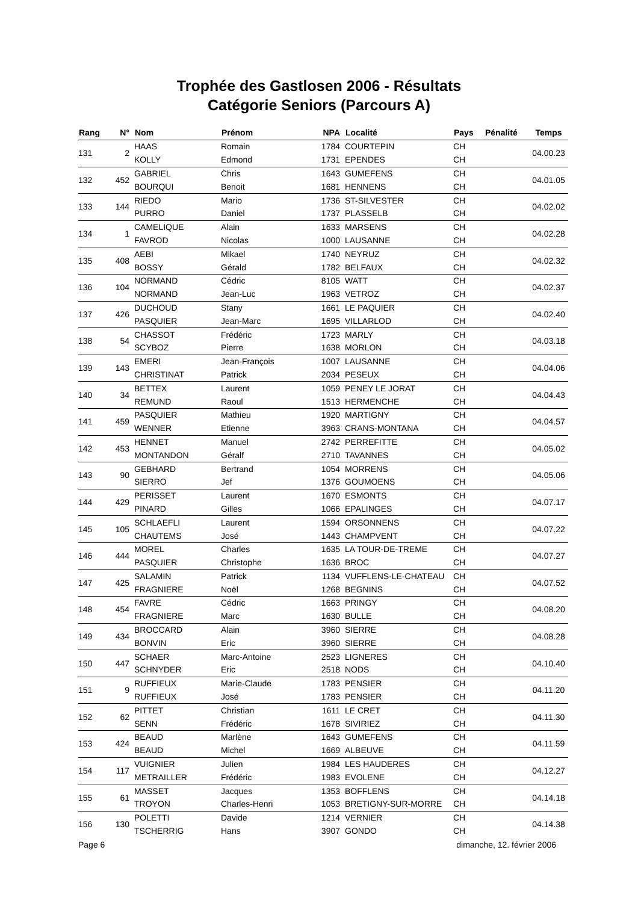Trophée des Gastlosen 2006 - Résultats
Catégorie Seniors (Parcours A)
| Rang | N° | Nom | Prénom | NPA | Localité | Pays | Pénalité | Temps |
| --- | --- | --- | --- | --- | --- | --- | --- | --- |
| 131 | 2 | HAAS | Romain | 1784 | COURTEPIN | CH | | 04.00.23 |
| | | KOLLY | Edmond | 1731 | EPENDES | CH | | |
| 132 | 452 | GABRIEL | Chris | 1643 | GUMEFENS | CH | | 04.01.05 |
| | | BOURQUI | Benoit | 1681 | HENNENS | CH | | |
| 133 | 144 | RIEDO | Mario | 1736 | ST-SILVESTER | CH | | 04.02.02 |
| | | PURRO | Daniel | 1737 | PLASSELB | CH | | |
| 134 | 1 | CAMELIQUE | Alain | 1633 | MARSENS | CH | | 04.02.28 |
| | | FAVROD | Nicolas | 1000 | LAUSANNE | CH | | |
| 135 | 408 | AEBI | Mikael | 1740 | NEYRUZ | CH | | 04.02.32 |
| | | BOSSY | Gérald | 1782 | BELFAUX | CH | | |
| 136 | 104 | NORMAND | Cédric | 8105 | WATT | CH | | 04.02.37 |
| | | NORMAND | Jean-Luc | 1963 | VETROZ | CH | | |
| 137 | 426 | DUCHOUD | Stany | 1661 | LE PAQUIER | CH | | 04.02.40 |
| | | PASQUIER | Jean-Marc | 1695 | VILLARLOD | CH | | |
| 138 | 54 | CHASSOT | Frédéric | 1723 | MARLY | CH | | 04.03.18 |
| | | SCYBOZ | Pierre | 1638 | MORLON | CH | | |
| 139 | 143 | EMERI | Jean-François | 1007 | LAUSANNE | CH | | 04.04.06 |
| | | CHRISTINAT | Patrick | 2034 | PESEUX | CH | | |
| 140 | 34 | BETTEX | Laurent | 1059 | PENEY LE JORAT | CH | | 04.04.43 |
| | | REMUND | Raoul | 1513 | HERMENCHE | CH | | |
| 141 | 459 | PASQUIER | Mathieu | 1920 | MARTIGNY | CH | | 04.04.57 |
| | | WENNER | Etienne | 3963 | CRANS-MONTANA | CH | | |
| 142 | 453 | HENNET | Manuel | 2742 | PERREFITTE | CH | | 04.05.02 |
| | | MONTANDON | Géralf | 2710 | TAVANNES | CH | | |
| 143 | 90 | GEBHARD | Bertrand | 1054 | MORRENS | CH | | 04.05.06 |
| | | SIERRO | Jef | 1376 | GOUMOENS | CH | | |
| 144 | 429 | PERISSET | Laurent | 1670 | ESMONTS | CH | | 04.07.17 |
| | | PINARD | Gilles | 1066 | EPALINGES | CH | | |
| 145 | 105 | SCHLAEFLI | Laurent | 1594 | ORSONNENS | CH | | 04.07.22 |
| | | CHAUTEMS | José | 1443 | CHAMPVENT | CH | | |
| 146 | 444 | MOREL | Charles | 1635 | LA TOUR-DE-TREME | CH | | 04.07.27 |
| | | PASQUIER | Christophe | 1636 | BROC | CH | | |
| 147 | 425 | SALAMIN | Patrick | 1134 | VUFFLENS-LE-CHATEAU | CH | | 04.07.52 |
| | | FRAGNIERE | Noël | 1268 | BEGNINS | CH | | |
| 148 | 454 | FAVRE | Cédric | 1663 | PRINGY | CH | | 04.08.20 |
| | | FRAGNIERE | Marc | 1630 | BULLE | CH | | |
| 149 | 434 | BROCCARD | Alain | 3960 | SIERRE | CH | | 04.08.28 |
| | | BONVIN | Eric | 3960 | SIERRE | CH | | |
| 150 | 447 | SCHAER | Marc-Antoine | 2523 | LIGNERES | CH | | 04.10.40 |
| | | SCHNYDER | Eric | 2518 | NODS | CH | | |
| 151 | 9 | RUFFIEUX | Marie-Claude | 1783 | PENSIER | CH | | 04.11.20 |
| | | RUFFIEUX | José | 1783 | PENSIER | CH | | |
| 152 | 62 | PITTET | Christian | 1611 | LE CRET | CH | | 04.11.30 |
| | | SENN | Frédéric | 1678 | SIVIRIEZ | CH | | |
| 153 | 424 | BEAUD | Marlène | 1643 | GUMEFENS | CH | | 04.11.59 |
| | | BEAUD | Michel | 1669 | ALBEUVE | CH | | |
| 154 | 117 | VUIGNIER | Julien | 1984 | LES HAUDERES | CH | | 04.12.27 |
| | | METRAILLER | Frédéric | 1983 | EVOLENE | CH | | |
| 155 | 61 | MASSET | Jacques | 1353 | BOFFLENS | CH | | 04.14.18 |
| | | TROYON | Charles-Henri | 1053 | BRETIGNY-SUR-MORRE | CH | | |
| 156 | 130 | POLETTI | Davide | 1214 | VERNIER | CH | | 04.14.38 |
| | | TSCHERRIG | Hans | 3907 | GONDO | CH | | |
Page 6 dimanche, 12. février 2006